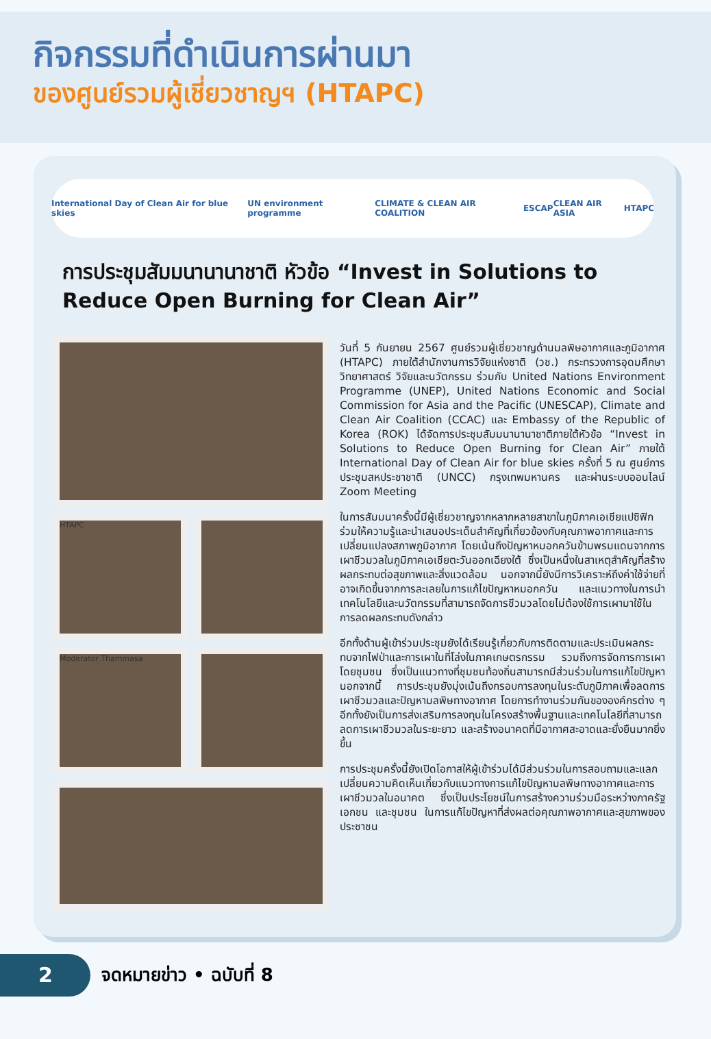กิจกรรมที่ดำเนินการผ่านมา
ของศูนย์รวมผู้เชี่ยวชาญฯ (HTAPC)
International Day of Clean Air for blue skies UN environment programme CLIMATE & CLEAN AIR COALITION ESCAP CLEAN AIR ASIA HTAPC
การประชุมสัมมนานานาชาติ หัวข้อ “Invest in Solutions to Reduce Open Burning for Clean Air”
HTAPC
Moderator Thammasa
วันที่ 5 กันยายน 2567 ศูนย์รวมผู้เชี่ยวชาญด้านมลพิษอากาศและภูมิอากาศ (HTAPC) ภายใต้สำนักงานการวิจัยแห่งชาติ (วช.) กระทรวงการอุดมศึกษา วิทยาศาสตร์ วิจัยและนวัตกรรม ร่วมกับ United Nations Environment Programme (UNEP), United Nations Economic and Social Commission for Asia and the Pacific (UNESCAP), Climate and Clean Air Coalition (CCAC) และ Embassy of the Republic of Korea (ROK) ได้จัดการประชุมสัมมนานานาชาติภายใต้หัวข้อ “Invest in Solutions to Reduce Open Burning for Clean Air” ภายใต้ International Day of Clean Air for blue skies ครั้งที่ 5 ณ ศูนย์การประชุมสหประชาชาติ (UNCC) กรุงเทพมหานคร และผ่านระบบออนไลน์ Zoom Meeting
ในการสัมมนาครั้งนี้มีผู้เชี่ยวชาญจากหลากหลายสาขาในภูมิภาคเอเชียแปซิฟิกร่วมให้ความรู้และนำเสนอประเด็นสำคัญที่เกี่ยวข้องกับคุณภาพอากาศและการเปลี่ยนแปลงสภาพภูมิอากาศ โดยเน้นถึงปัญหาหมอกควันข้ามพรมแดนจากการเผาชีวมวลในภูมิภาคเอเชียตะวันออกเฉียงใต้ ซึ่งเป็นหนึ่งในสาเหตุสำคัญที่สร้างผลกระทบต่อสุขภาพและสิ่งแวดล้อม นอกจากนี้ยังมีการวิเคราะห์ถึงค่าใช้จ่ายที่อาจเกิดขึ้นจากการละเลยในการแก้ไขปัญหาหมอกควัน และแนวทางในการนำเทคโนโลยีและนวัตกรรมที่สามารถจัดการชีวมวลโดยไม่ต้องใช้การเผามาใช้ในการลดผลกระทบดังกล่าว
อีกทั้งด้านผู้เข้าร่วมประชุมยังได้เรียนรู้เกี่ยวกับการติดตามและประเมินผลกระทบจากไฟป่าและการเผาในที่โล่งในภาคเกษตรกรรม รวมถึงการจัดการการเผาโดยชุมชน ซึ่งเป็นแนวทางที่ชุมชนท้องถิ่นสามารถมีส่วนร่วมในการแก้ไขปัญหา นอกจากนี้ การประชุมยังมุ่งเน้นถึงกรอบการลงทุนในระดับภูมิภาคเพื่อลดการเผาชีวมวลและปัญหามลพิษทางอากาศ โดยการทำงานร่วมกันขององค์กรต่าง ๆ อีกทั้งยังเป็นการส่งเสริมการลงทุนในโครงสร้างพื้นฐานและเทคโนโลยีที่สามารถลดการเผาชีวมวลในระยะยาว และสร้างอนาคตที่มีอากาศสะอาดและยั่งยืนมากยิ่งขึ้น
การประชุมครั้งนี้ยังเปิดโอกาสให้ผู้เข้าร่วมได้มีส่วนร่วมในการสอบถามและแลกเปลี่ยนความคิดเห็นเกี่ยวกับแนวทางการแก้ไขปัญหามลพิษทางอากาศและการเผาชีวมวลในอนาคต ซึ่งเป็นประโยชน์ในการสร้างความร่วมมือระหว่างภาครัฐ เอกชน และชุมชน ในการแก้ไขปัญหาที่ส่งผลต่อคุณภาพอากาศและสุขภาพของประชาชน
2
จดหมายข่าว • ฉบับที่ 8